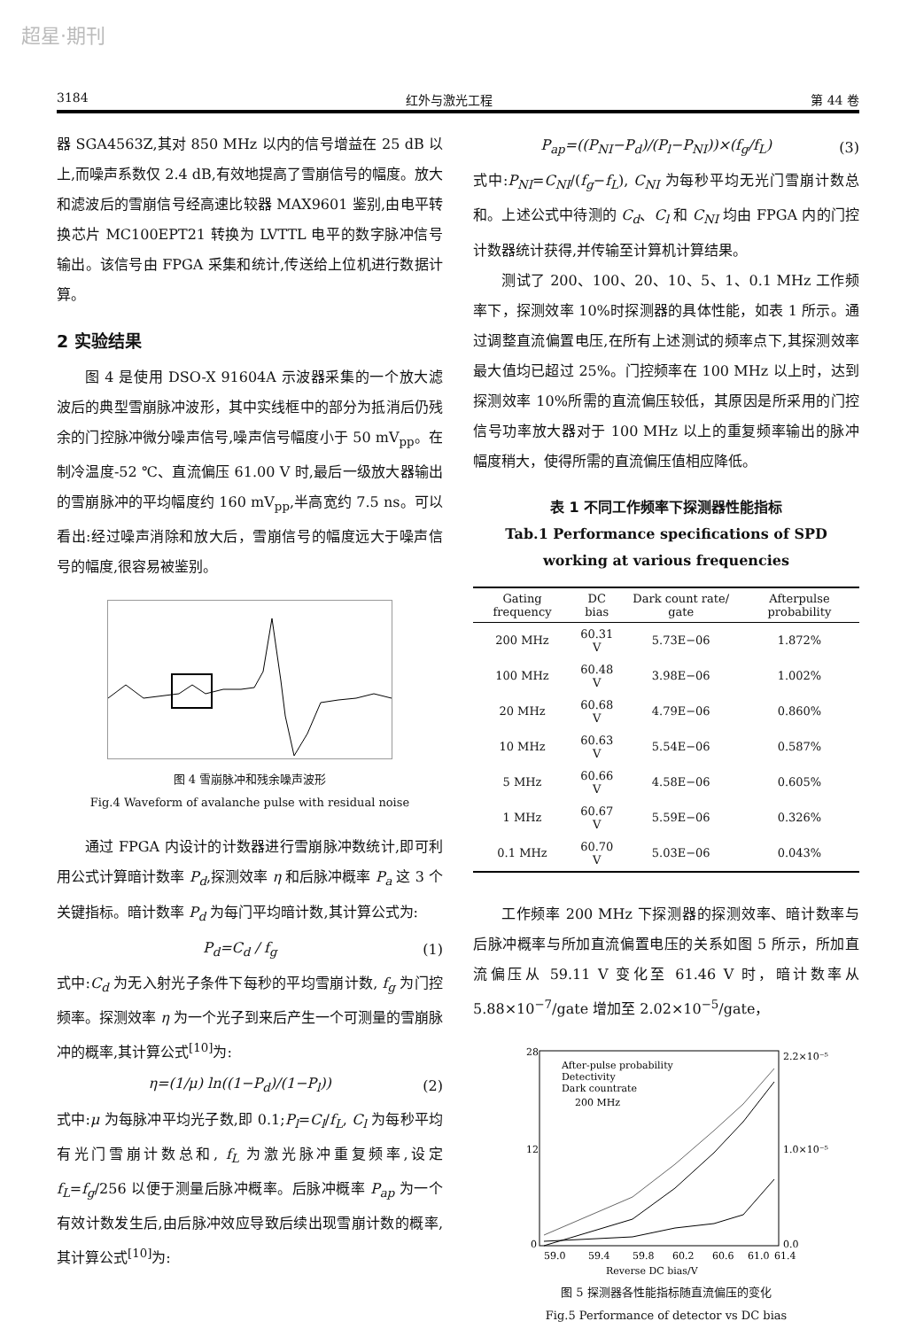超星·期刊
3184 红外与激光工程 第 44 卷
器 SGA4563Z,其对 850 MHz 以内的信号增益在 25 dB 以上,而噪声系数仅 2.4 dB,有效地提高了雪崩信号的幅度。放大和滤波后的雪崩信号经高速比较器 MAX9601 鉴别,由电平转换芯片 MC100EPT21 转换为 LVTTL 电平的数字脉冲信号输出。该信号由 FPGA 采集和统计,传送给上位机进行数据计算。
2 实验结果
图 4 是使用 DSO-X 91604A 示波器采集的一个放大滤波后的典型雪崩脉冲波形，其中实线框中的部分为抵消后仍残余的门控脉冲微分噪声信号,噪声信号幅度小于 50 mV<sub>pp</sub>。在制冷温度-52 ℃、直流偏压 61.00 V 时,最后一级放大器输出的雪崩脉冲的平均幅度约 160 mV<sub>pp</sub>,半高宽约 7.5 ns。可以看出:经过噪声消除和放大后，雪崩信号的幅度远大于噪声信号的幅度,很容易被鉴别。
图 4 雪崩脉冲和残余噪声波形
Fig.4 Waveform of avalanche pulse with residual noise
通过 FPGA 内设计的计数器进行雪崩脉冲数统计,即可利用公式计算暗计数率 P<sub>d</sub>,探测效率 η 和后脉冲概率 P<sub>a</sub> 这 3 个关键指标。暗计数率 P<sub>d</sub> 为每门平均暗计数,其计算公式为:
P<sub>d</sub>=C<sub>d</sub> / f<sub>g</sub> (1)
式中:C<sub>d</sub> 为无入射光子条件下每秒的平均雪崩计数, f<sub>g</sub> 为门控频率。探测效率 η 为一个光子到来后产生一个可测量的雪崩脉冲的概率,其计算公式<sup>[10]</sup>为:
η=(1/μ) ln((1−P<sub>d</sub>)/(1−P<sub>l</sub>)) (2)
式中:μ 为每脉冲平均光子数,即 0.1;P<sub>l</sub>=C<sub>l</sub>/f<sub>L</sub>, C<sub>l</sub> 为每秒平均有光门雪崩计数总和, f<sub>L</sub> 为激光脉冲重复频率,设定 f<sub>L</sub>=f<sub>g</sub>/256 以便于测量后脉冲概率。后脉冲概率 P<sub>ap</sub> 为一个有效计数发生后,由后脉冲效应导致后续出现雪崩计数的概率,其计算公式<sup>[10]</sup>为:
P<sub>ap</sub>=((P<sub>NI</sub>−P<sub>d</sub>)/(P<sub>l</sub>−P<sub>NI</sub>))×(f<sub>g</sub>/f<sub>L</sub>) (3)
式中:P<sub>NI</sub>=C<sub>NI</sub>/(f<sub>g</sub>−f<sub>L</sub>), C<sub>NI</sub> 为每秒平均无光门雪崩计数总和。上述公式中待测的 C<sub>d</sub>、C<sub>l</sub> 和 C<sub>NI</sub> 均由 FPGA 内的门控计数器统计获得,并传输至计算机计算结果。
测试了 200、100、20、10、5、1、0.1 MHz 工作频率下，探测效率 10%时探测器的具体性能，如表 1 所示。通过调整直流偏置电压,在所有上述测试的频率点下,其探测效率最大值均已超过 25%。门控频率在 100 MHz 以上时，达到探测效率 10%所需的直流偏压较低，其原因是所采用的门控信号功率放大器对于 100 MHz 以上的重复频率输出的脉冲幅度稍大，使得所需的直流偏压值相应降低。
表 1 不同工作频率下探测器性能指标
Tab.1 Performance specifications of SPD working at various frequencies
| Gating frequency | DC bias | Dark count rate/ gate | Afterpulse probability |
| --- | --- | --- | --- |
| 200 MHz | 60.31 V | 5.73E−06 | 1.872% |
| 100 MHz | 60.48 V | 3.98E−06 | 1.002% |
| 20 MHz | 60.68 V | 4.79E−06 | 0.860% |
| 10 MHz | 60.63 V | 5.54E−06 | 0.587% |
| 5 MHz | 60.66 V | 4.58E−06 | 0.605% |
| 1 MHz | 60.67 V | 5.59E−06 | 0.326% |
| 0.1 MHz | 60.70 V | 5.03E−06 | 0.043% |
工作频率 200 MHz 下探测器的探测效率、暗计数率与后脉冲概率与所加直流偏置电压的关系如图 5 所示，所加直流偏压从 59.11 V 变化至 61.46 V 时，暗计数率从 5.88×10<sup>−7</sup>/gate 增加至 2.02×10<sup>−5</sup>/gate，
59.0
59.4
59.8
60.2
60.6
61.0
61.4
Reverse DC bias/V
28
12
0
2.2×10⁻⁵
1.0×10⁻⁵
0.0
After-pulse probability
Detectivity
Dark countrate
200 MHz
图 5 探测器各性能指标随直流偏压的变化
Fig.5 Performance of detector vs DC bias